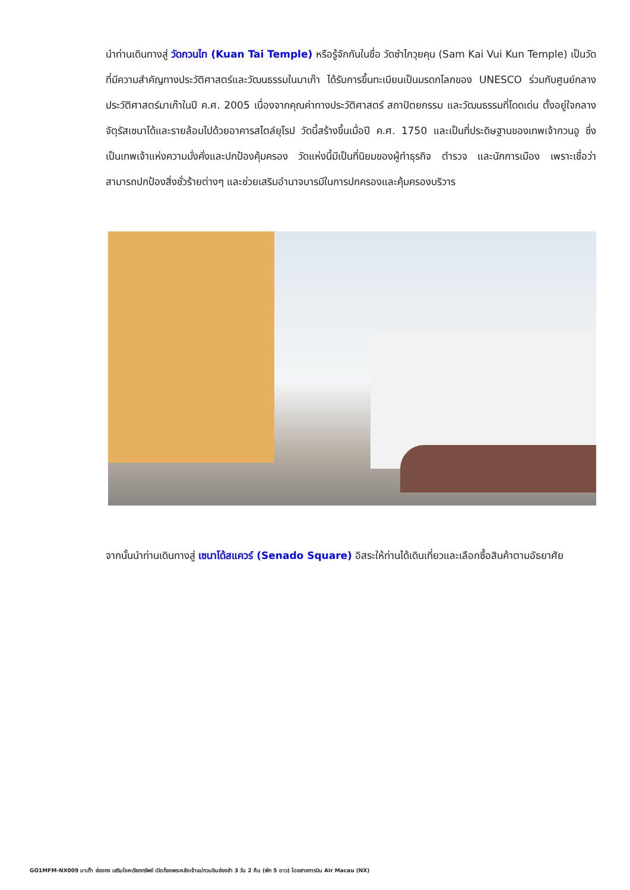นำท่านเดินทางสู่ วัดกวนไท (Kuan Tai Temple) หรือรู้จักกันในชื่อ วัดซำไกวุยคุน (Sam Kai Vui Kun Temple) เป็นวัดที่มีความสำคัญทางประวัติศาสตร์และวัฒนธรรมในมาเก๊า ได้รับการขึ้นทะเบียนเป็นมรดกโลกของ UNESCO ร่วมกับศูนย์กลางประวัติศาสตร์มาเก๊าในปี ค.ศ. 2005 เนื่องจากคุณค่าทางประวัติศาสตร์ สถาปัตยกรรม และวัฒนธรรมที่โดดเด่น ตั้งอยู่ใจกลางจัตุรัสเซนาโด้และรายล้อมไปด้วยอาคารสไตล์ยุโรป วัดนี้สร้างขึ้นเมื่อปี ค.ศ. 1750 และเป็นที่ประดิษฐานของเทพเจ้ากวนอู ซึ่งเป็นเทพเจ้าแห่งความมั่งคั่งและปกป้องคุ้มครอง วัดแห่งนี้มีเป็นที่นิยมของผู้ทำธุรกิจ ตำรวจ และนักการเมือง เพราะเชื่อว่าสามารถปกป้องสิ่งชั่วร้ายต่างๆ และช่วยเสริมอำนาจบารมีในการปกครองและคุ้มครองบริวาร
จากนั้นนำท่านเดินทางสู่ เซนาโด้สแควร์ (Senado Square) อิสระให้ท่านได้เดินเที่ยวและเลือกซื้อสินค้าตามอัธยาศัย
GO1MFM-NX009 มาเก๊า ฮ่องกง เสริมโชคเรียกทรัพย์ เปิดท้องพระคลังเจ้าแม่กวนอิมฮ่องฮำ 3 วัน 2 คืน (พัก 5 ดาว) โดยสายการบิน Air Macau (NX)